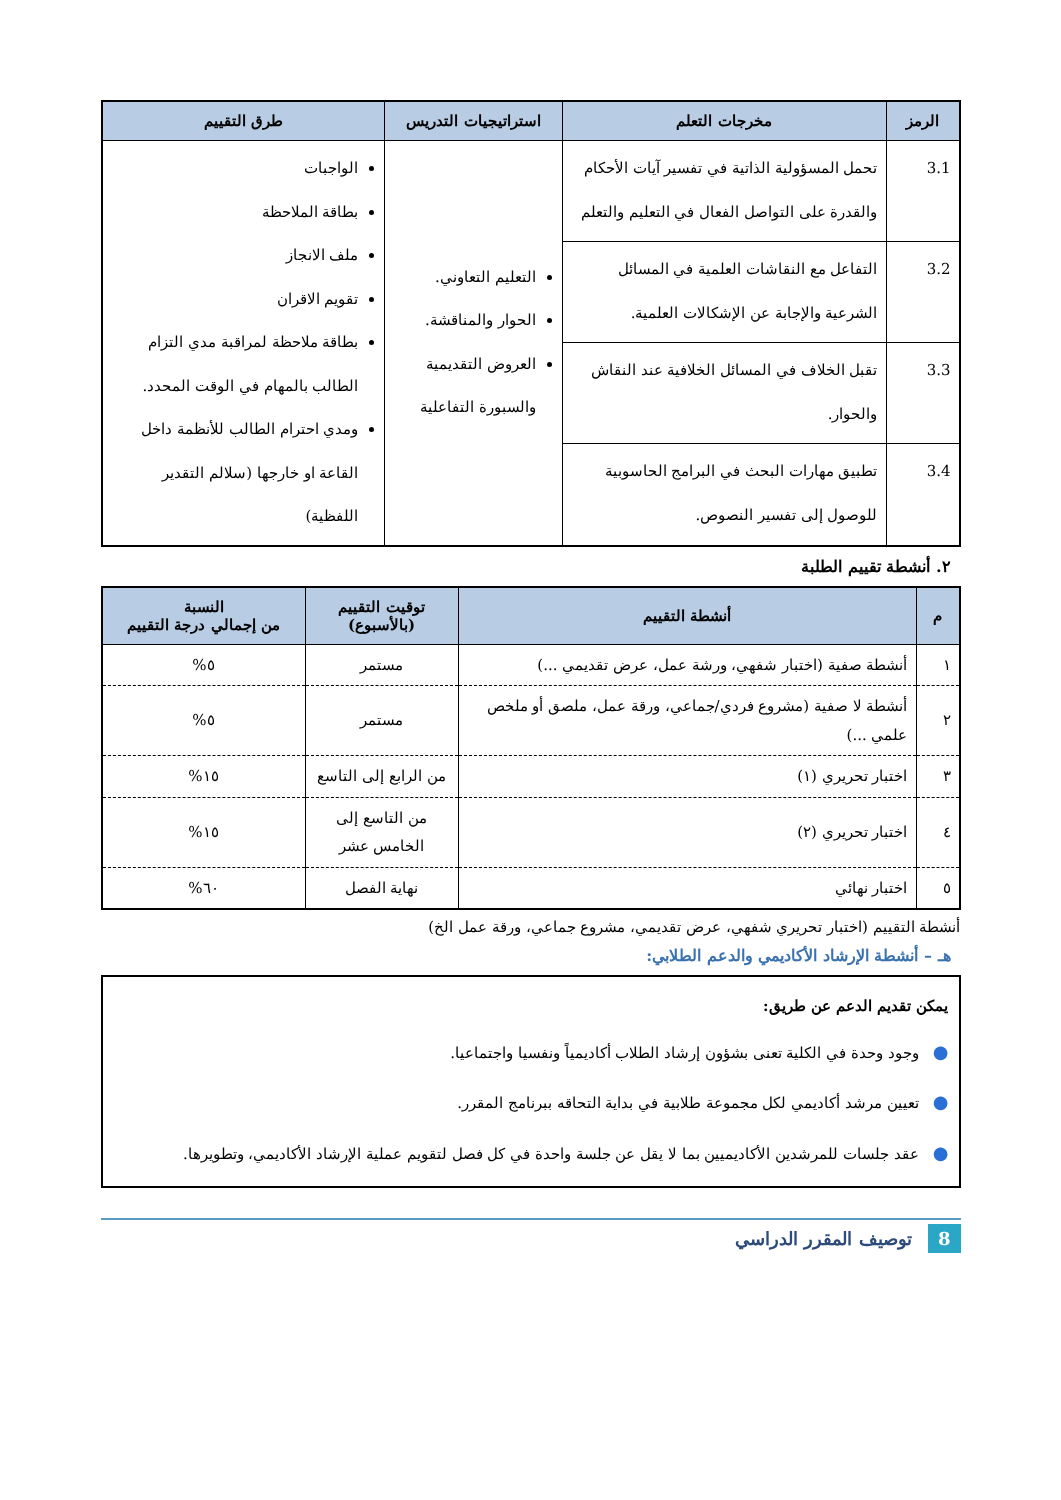| الرمز | مخرجات التعلم | استراتيجيات التدريس | طرق التقييم |
| --- | --- | --- | --- |
| 3.1 | تحمل المسؤولية الذاتية في تفسير آيات الأحكام والقدرة على التواصل الفعال في التعليم والتعلم | التعليم التعاوني. الحوار والمناقشة. العروض التقديمية والسبورة التفاعلية | الواجبات بطاقة الملاحظة ملف الانجاز تقويم الاقران بطاقة ملاحظة لمراقبة مدي التزام الطالب بالمهام في الوقت المحدد. ومدي احترام الطالب للأنظمة داخل القاعة او خارجها (سلالم التقدير اللفظية) |
| 3.2 | التفاعل مع النقاشات العلمية في المسائل الشرعية والإجابة عن الإشكالات العلمية. | | |
| 3.3 | تقبل الخلاف في المسائل الخلافية عند النقاش والحوار. | | |
| 3.4 | تطبيق مهارات البحث في البرامج الحاسوبية للوصول إلى تفسير النصوص. | | |
٢. أنشطة تقييم الطلبة
| م | أنشطة التقييم | توقيت التقييم (بالأسبوع) | النسبة من إجمالي درجة التقييم |
| --- | --- | --- | --- |
| ١ | أنشطة صفية (اختبار شفهي، ورشة عمل، عرض تقديمي ...) | مستمر | ٥% |
| ٢ | أنشطة لا صفية (مشروع فردي/جماعي، ورقة عمل، ملصق أو ملخص علمي ...) | مستمر | ٥% |
| ٣ | اختبار تحريري (١) | من الرابع إلى التاسع | ١٥% |
| ٤ | اختبار تحريري (٢) | من التاسع إلى الخامس عشر | ١٥% |
| ٥ | اختبار نهائي | نهاية الفصل | ٦٠% |
أنشطة التقييم (اختبار تحريري شفهي، عرض تقديمي، مشروع جماعي، ورقة عمل الخ)
هـ – أنشطة الإرشاد الأكاديمي والدعم الطلابي:
يمكن تقديم الدعم عن طريق:
●وجود وحدة في الكلية تعنى بشؤون إرشاد الطلاب أكاديمياً ونفسيا واجتماعيا.
●تعيين مرشد أكاديمي لكل مجموعة طلابية في بداية التحاقه ببرنامج المقرر.
●عقد جلسات للمرشدين الأكاديميين بما لا يقل عن جلسة واحدة في كل فصل لتقويم عملية الإرشاد الأكاديمي، وتطويرها.
8 توصيف المقرر الدراسي